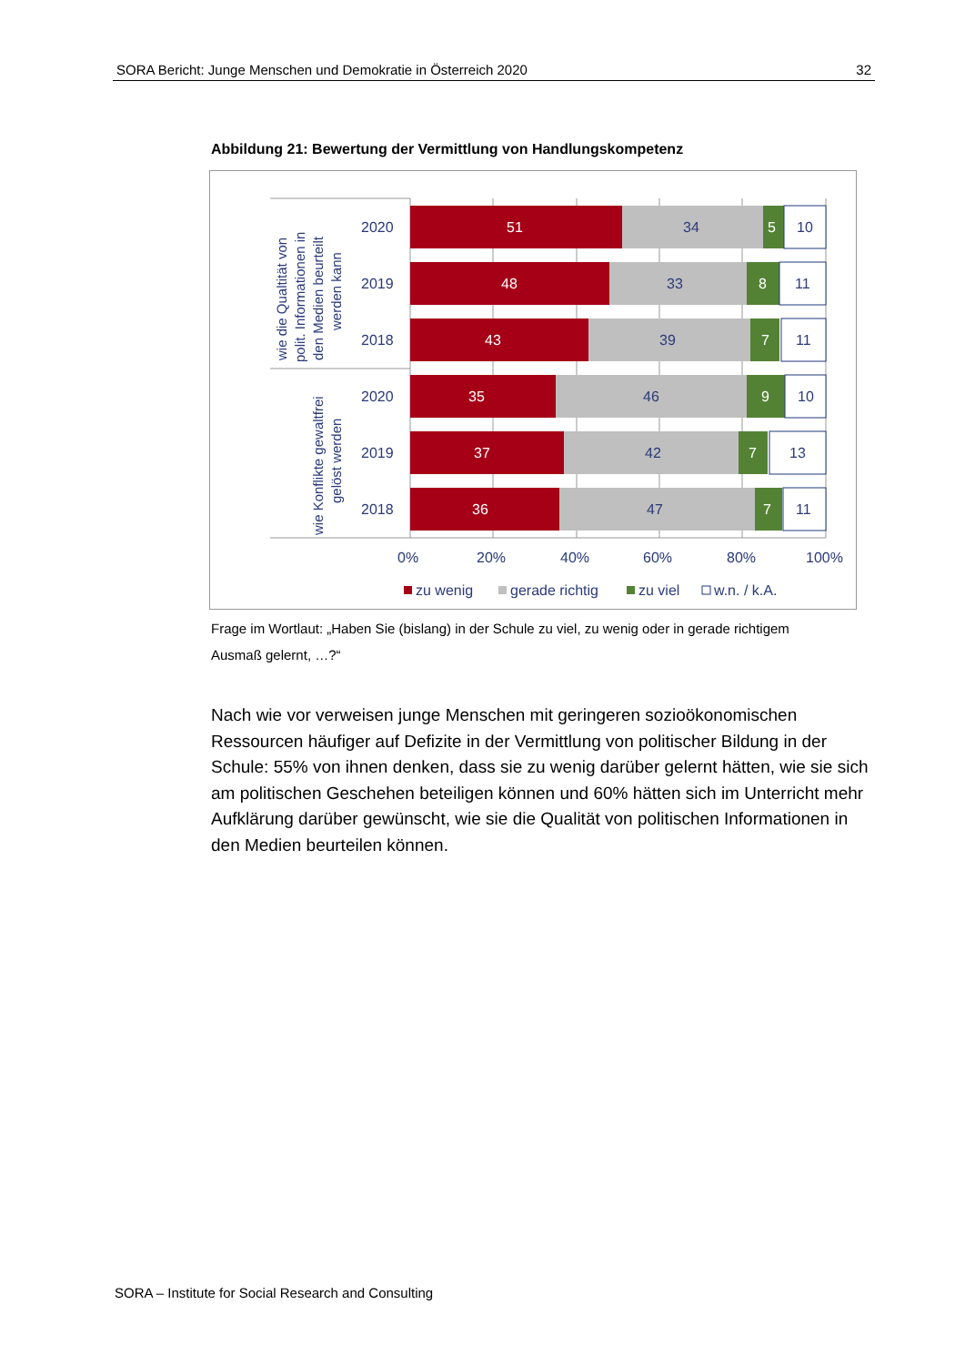SORA Bericht: Junge Menschen und Demokratie in Österreich 2020 32
Abbildung 21: Bewertung der Vermittlung von Handlungskompetenz
51
34
5
10
2020
48
33
8
11
2019
43
39
7
11
2018
35
46
9
10
2020
37
42
7
13
2019
36
47
7
11
2018
0%
20%
40%
60%
80%
100%
zu wenig
gerade richtig
zu viel
w.n. / k.A.
wie die Qualtität von
polit. Informationen in
den Medien beurteilt
werden kann
wie Konflikte gewaltfrei
gelöst werden
Frage im Wortlaut: „Haben Sie (bislang) in der Schule zu viel, zu wenig oder in gerade richtigem Ausmaß gelernt, …?“
Nach wie vor verweisen junge Menschen mit geringeren sozioökonomischen Ressourcen häufiger auf Defizite in der Vermittlung von politischer Bildung in der Schule: 55% von ihnen denken, dass sie zu wenig darüber gelernt hätten, wie sie sich am politischen Geschehen beteiligen können und 60% hätten sich im Unterricht mehr Aufklärung darüber gewünscht, wie sie die Qualität von politischen Informationen in den Medien beurteilen können.
SORA – Institute for Social Research and Consulting